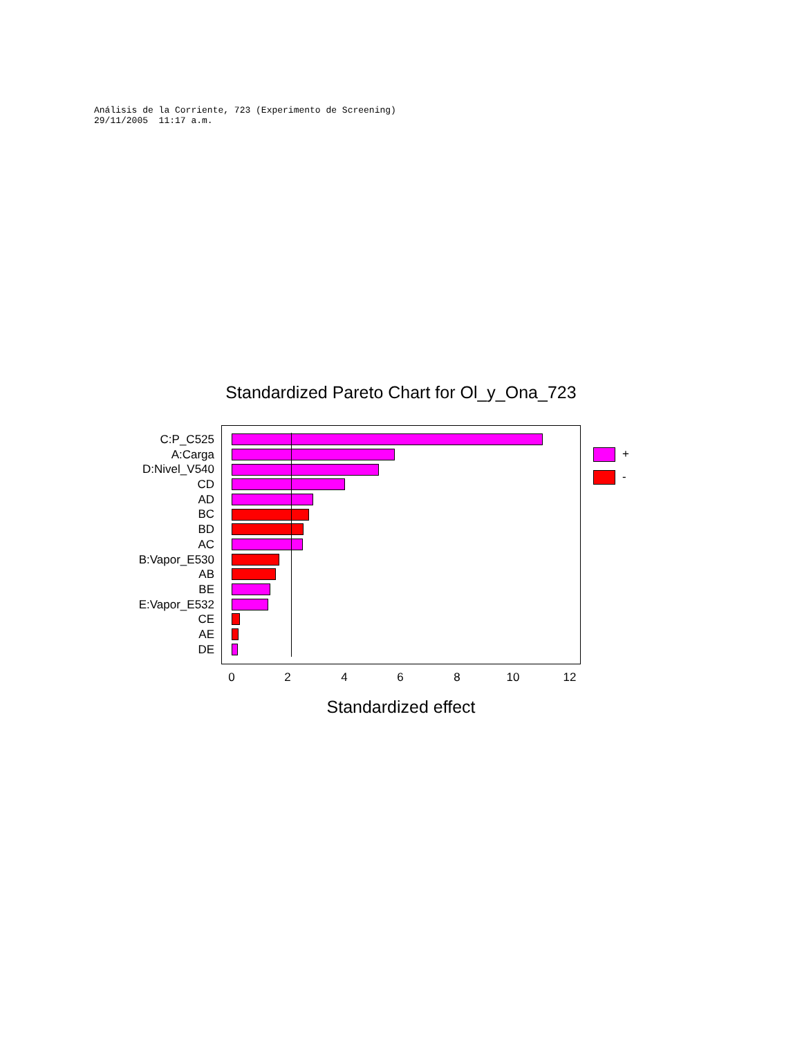Análisis de la Corriente, 723 (Experimento de Screening) 29/11/2005 11:17 a.m.
Standardized Pareto Chart for Ol_y_Ona_723
C:P_C525
A:Carga
D:Nivel_V540
CD
AD
BC
BD
AC
B:Vapor_E530
AB
BE
E:Vapor_E532
CE
AE
DE
0 2 4 6 8 10 12
Standardized effect
+
-